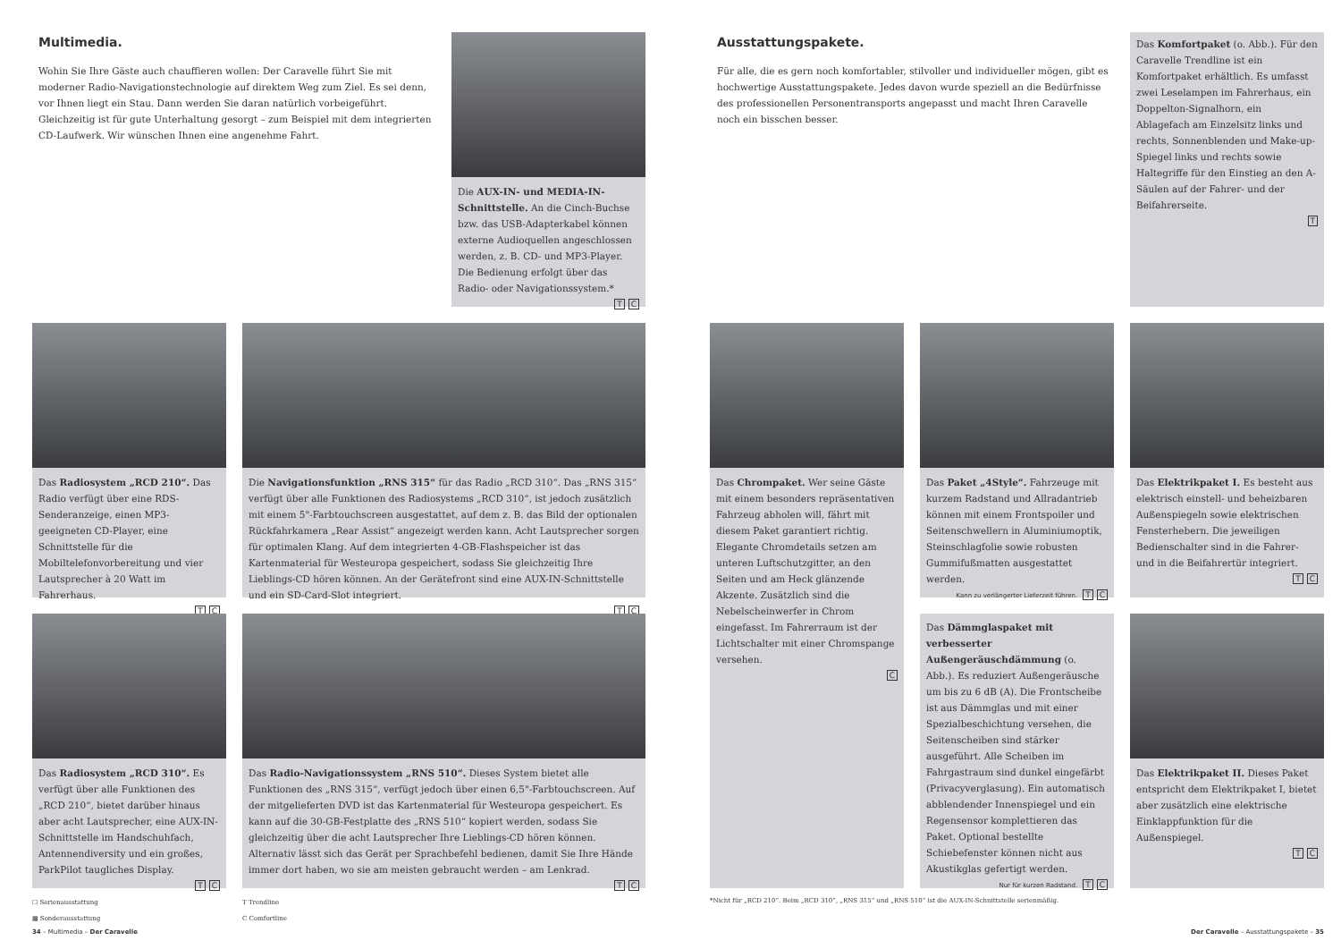Multimedia.
Wohin Sie Ihre Gäste auch chauffieren wollen: Der Caravelle führt Sie mit moderner Radio-Navigationstechnologie auf direktem Weg zum Ziel. Es sei denn, vor Ihnen liegt ein Stau. Dann werden Sie daran natürlich vorbeigeführt. Gleichzeitig ist für gute Unterhaltung gesorgt – zum Beispiel mit dem integrierten CD-Laufwerk. Wir wünschen Ihnen eine angenehme Fahrt.
Die AUX-IN- und MEDIA-IN-Schnittstelle. An die Cinch-Buchse bzw. das USB-Adapterkabel können externe Audioquellen angeschlossen werden, z. B. CD- und MP3-Player. Die Bedienung erfolgt über das Radio- oder Navigationssystem.*
T C
Das Radiosystem „RCD 210“. Das Radio verfügt über eine RDS-Senderanzeige, einen MP3-geeigneten CD-Player, eine Schnittstelle für die Mobiltelefonvorbereitung und vier Lautsprecher à 20 Watt im Fahrerhaus.
T C
Die Navigationsfunktion „RNS 315“ für das Radio „RCD 310“. Das „RNS 315“ verfügt über alle Funktionen des Radiosystems „RCD 310“, ist jedoch zusätzlich mit einem 5"-Farbtouchscreen ausgestattet, auf dem z. B. das Bild der optionalen Rückfahrkamera „Rear Assist“ angezeigt werden kann. Acht Lautsprecher sorgen für optimalen Klang. Auf dem integrierten 4-GB-Flashspeicher ist das Kartenmaterial für Westeuropa gespeichert, sodass Sie gleichzeitig Ihre Lieblings-CD hören können. An der Gerätefront sind eine AUX-IN-Schnittstelle und ein SD-Card-Slot integriert.
T C
Das Radiosystem „RCD 310“. Es verfügt über alle Funktionen des „RCD 210“, bietet darüber hinaus aber acht Lautsprecher, eine AUX-IN-Schnittstelle im Handschuhfach, Antennendiversity und ein großes, ParkPilot taugliches Display.
T C
Das Radio-Navigationssystem „RNS 510“. Dieses System bietet alle Funktionen des „RNS 315“, verfügt jedoch über einen 6,5"-Farbtouchscreen. Auf der mitgelieferten DVD ist das Kartenmaterial für Westeuropa gespeichert. Es kann auf die 30-GB-Festplatte des „RNS 510“ kopiert werden, sodass Sie gleichzeitig über die acht Lautsprecher Ihre Lieblings-CD hören können. Alternativ lässt sich das Gerät per Sprachbefehl bedienen, damit Sie Ihre Hände immer dort haben, wo sie am meisten gebraucht werden – am Lenkrad.
T C
☐ Serienausstattung
▩ Sonderausstattung
T Trendline
C Comfortline
34 – Multimedia – Der Caravelle
Ausstattungspakete.
Für alle, die es gern noch komfortabler, stilvoller und individueller mögen, gibt es hochwertige Ausstattungspakete. Jedes davon wurde speziell an die Bedürfnisse des professionellen Personentransports angepasst und macht Ihren Caravelle noch ein bisschen besser.
Das Komfortpaket (o. Abb.). Für den Caravelle Trendline ist ein Komfortpaket erhältlich. Es umfasst zwei Leselampen im Fahrerhaus, ein Doppelton-Signalhorn, ein Ablagefach am Einzelsitz links und rechts, Sonnenblenden und Make-up-Spiegel links und rechts sowie Haltegriffe für den Einstieg an den A-Säulen auf der Fahrer- und der Beifahrerseite.
T
Das Chrompaket. Wer seine Gäste mit einem besonders repräsentativen Fahrzeug abholen will, fährt mit diesem Paket garantiert richtig. Elegante Chromdetails setzen am unteren Luftschutzgitter, an den Seiten und am Heck glänzende Akzente. Zusätzlich sind die Nebelscheinwerfer in Chrom eingefasst. Im Fahrerraum ist der Lichtschalter mit einer Chromspange versehen.
C
Das Paket „4Style“. Fahrzeuge mit kurzem Radstand und Allradantrieb können mit einem Frontspoiler und Seitenschwellern in Aluminiumoptik, Steinschlagfolie sowie robusten Gummifußmatten ausgestattet werden.
Kann zu verlängerter Lieferzeit führen. T C
Das Elektrikpaket I. Es besteht aus elektrisch einstell- und beheizbaren Außenspiegeln sowie elektrischen Fensterhebern. Die jeweiligen Bedienschalter sind in die Fahrer- und in die Beifahrertür integriert.
T C
Das Dämmglaspaket mit verbesserter Außengeräuschdämmung (o. Abb.). Es reduziert Außengeräusche um bis zu 6 dB (A). Die Frontscheibe ist aus Dämmglas und mit einer Spezialbeschichtung versehen, die Seitenscheiben sind stärker ausgeführt. Alle Scheiben im Fahrgastraum sind dunkel eingefärbt (Privacyverglasung). Ein automatisch abblendender Innenspiegel und ein Regensensor komplettieren das Paket. Optional bestellte Schiebefenster können nicht aus Akustikglas gefertigt werden.
Nur für kurzen Radstand. T C
Das Elektrikpaket II. Dieses Paket entspricht dem Elektrikpaket I, bietet aber zusätzlich eine elektrische Einklappfunktion für die Außenspiegel.
T C
*Nicht für „RCD 210“. Beim „RCD 310“, „RNS 315“ und „RNS 510“ ist die AUX-IN-Schnittstelle serienmäßig.
Der Caravelle – Ausstattungspakete – 35